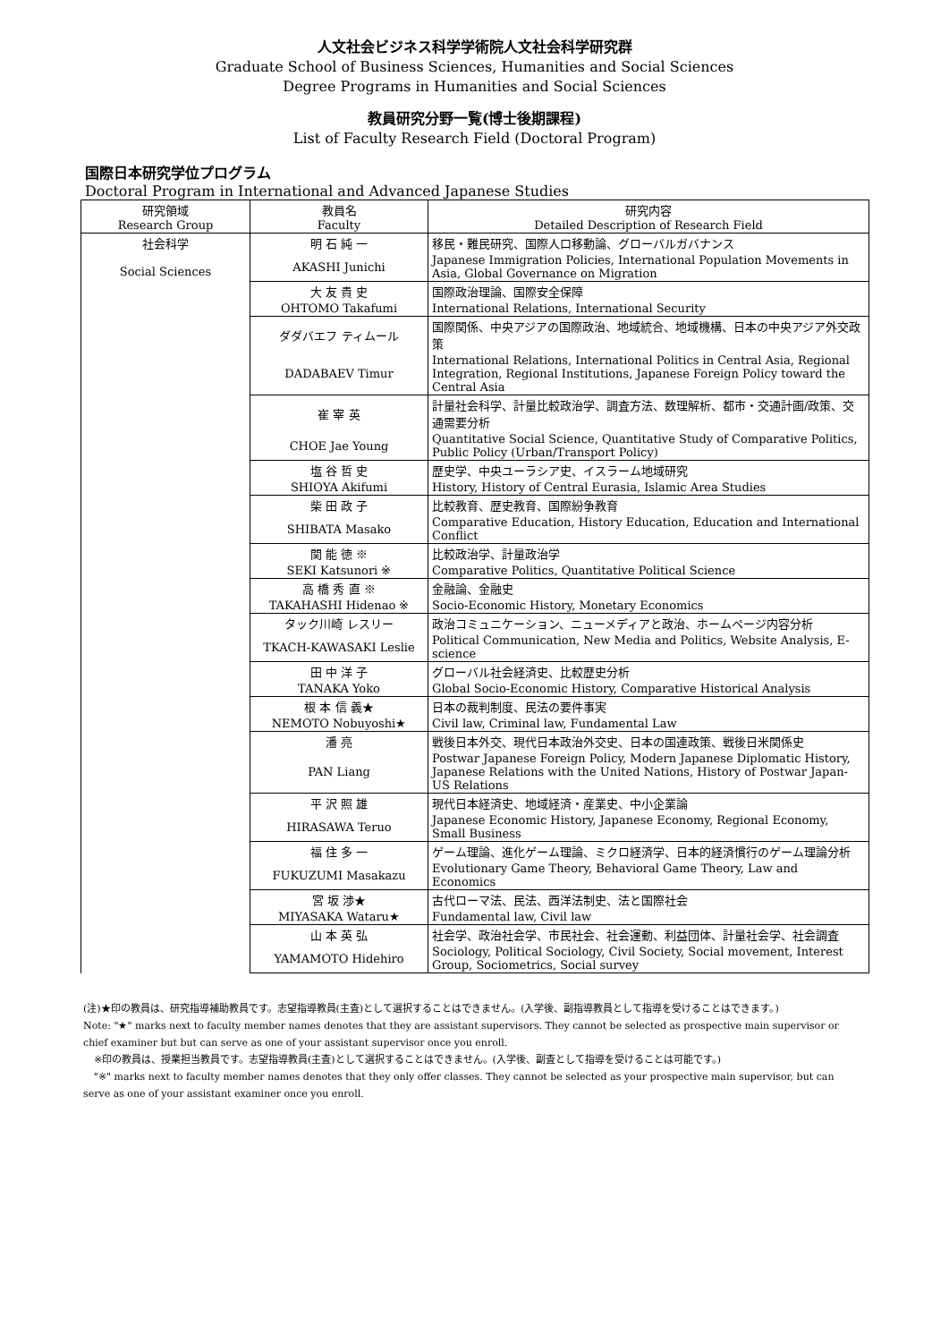人文社会ビジネス科学学術院人文社会科学研究群
Graduate School of Business Sciences, Humanities and Social Sciences
Degree Programs in Humanities and Social Sciences
教員研究分野一覧(博士後期課程)
List of Faculty Research Field (Doctoral Program)
国際日本研究学位プログラム
Doctoral Program in International and Advanced Japanese Studies
| 研究領域 Research Group | 教員名 Faculty | 研究内容 Detailed Description of Research Field |
| 社会科学 Social Sciences | 明 石 純 一 | 移民・難民研究、国際人口移動論、グローバルガバナンス |
| | AKASHI Junichi | Japanese Immigration Policies, International Population Movements in Asia, Global Governance on Migration |
| | 大 友 貴 史 | 国際政治理論、国際安全保障 |
| | OHTOMO Takafumi | International Relations, International Security |
| | ダダバエフ ティムール | 国際関係、中央アジアの国際政治、地域統合、地域機構、日本の中央アジア外交政策 |
| | DADABAEV Timur | International Relations, International Politics in Central Asia, Regional Integration, Regional Institutions, Japanese Foreign Policy toward the Central Asia |
| | 崔 宰 英 | 計量社会科学、計量比較政治学、調査方法、数理解析、都市・交通計画/政策、交通需要分析 |
| | CHOE Jae Young | Quantitative Social Science, Quantitative Study of Comparative Politics, Public Policy (Urban/Transport Policy) |
| | 塩 谷 哲 史 | 歴史学、中央ユーラシア史、イスラーム地域研究 |
| | SHIOYA Akifumi | History, History of Central Eurasia, Islamic Area Studies |
| | 柴 田 政 子 | 比較教育、歴史教育、国際紛争教育 |
| | SHIBATA Masako | Comparative Education, History Education, Education and International Conflict |
| | 関 能 徳 ※ | 比較政治学、計量政治学 |
| | SEKI Katsunori ※ | Comparative Politics, Quantitative Political Science |
| | 高 橋 秀 直 ※ | 金融論、金融史 |
| | TAKAHASHI Hidenao ※ | Socio-Economic History, Monetary Economics |
| | タック川崎 レスリー | 政治コミュニケーション、ニューメディアと政治、ホームページ内容分析 |
| | TKACH-KAWASAKI Leslie | Political Communication, New Media and Politics, Website Analysis, E-science |
| | 田 中 洋 子 | グローバル社会経済史、比較歴史分析 |
| | TANAKA Yoko | Global Socio-Economic History, Comparative Historical Analysis |
| | 根 本 信 義★ | 日本の裁判制度、民法の要件事実 |
| | NEMOTO Nobuyoshi★ | Civil law, Criminal law, Fundamental Law |
| | 潘 亮 | 戦後日本外交、現代日本政治外交史、日本の国連政策、戦後日米関係史 |
| | PAN Liang | Postwar Japanese Foreign Policy, Modern Japanese Diplomatic History, Japanese Relations with the United Nations, History of Postwar Japan-US Relations |
| | 平 沢 照 雄 | 現代日本経済史、地域経済・産業史、中小企業論 |
| | HIRASAWA Teruo | Japanese Economic History, Japanese Economy, Regional Economy, Small Business |
| | 福 住 多 一 | ゲーム理論、進化ゲーム理論、ミクロ経済学、日本的経済慣行のゲーム理論分析 |
| | FUKUZUMI Masakazu | Evolutionary Game Theory, Behavioral Game Theory, Law and Economics |
| | 宮 坂 渉★ | 古代ローマ法、民法、西洋法制史、法と国際社会 |
| | MIYASAKA Wataru★ | Fundamental law, Civil law |
| | 山 本 英 弘 | 社会学、政治社会学、市民社会、社会運動、利益団体、計量社会学、社会調査 |
| | YAMAMOTO Hidehiro | Sociology, Political Sociology, Civil Society, Social movement, Interest Group, Sociometrics, Social survey |
(注)★印の教員は、研究指導補助教員です。志望指導教員(主査)として選択することはできません。(入学後、副指導教員として指導を受けることはできます。)
Note: "★" marks next to faculty member names denotes that they are assistant supervisors. They cannot be selected as prospective main supervisor or chief examiner but but can serve as one of your assistant supervisor once you enroll.
※印の教員は、授業担当教員です。志望指導教員(主査)として選択することはできません。(入学後、副査として指導を受けることは可能です。)
"※" marks next to faculty member names denotes that they only offer classes. They cannot be selected as your prospective main supervisor, but can serve as one of your assistant examiner once you enroll.